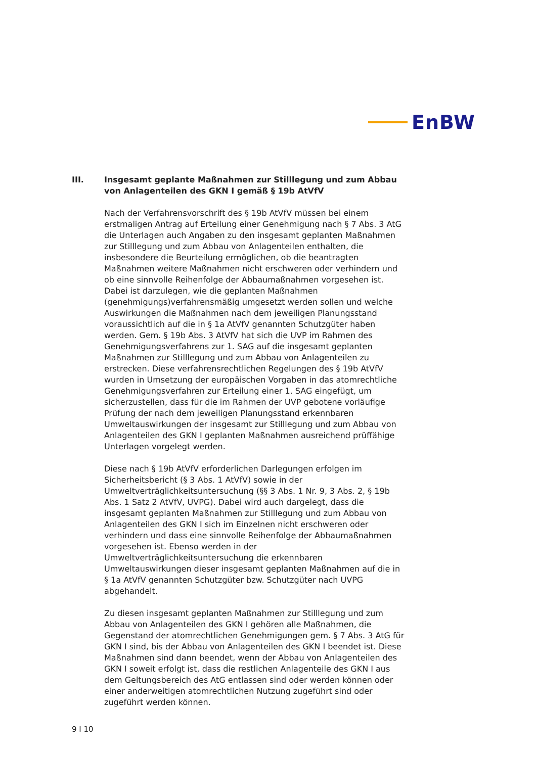EnBW
III. Insgesamt geplante Maßnahmen zur Stilllegung und zum Abbau von Anlagenteilen des GKN I gemäß § 19b AtVfV
Nach der Verfahrensvorschrift des § 19b AtVfV müssen bei einem erstmaligen Antrag auf Erteilung einer Genehmigung nach § 7 Abs. 3 AtG die Unterlagen auch Angaben zu den insgesamt geplanten Maßnahmen zur Stilllegung und zum Abbau von Anlagenteilen enthalten, die insbesondere die Beurteilung ermöglichen, ob die beantragten Maßnahmen weitere Maßnahmen nicht erschweren oder verhindern und ob eine sinnvolle Reihenfolge der Abbaumaßnahmen vorgesehen ist. Dabei ist darzulegen, wie die geplanten Maßnahmen (genehmigungs)verfahrensmäßig umgesetzt werden sollen und welche Auswirkungen die Maßnahmen nach dem jeweiligen Planungsstand voraussichtlich auf die in § 1a AtVfV genannten Schutzgüter haben werden. Gem. § 19b Abs. 3 AtVfV hat sich die UVP im Rahmen des Genehmigungsverfahrens zur 1. SAG auf die insgesamt geplanten Maßnahmen zur Stilllegung und zum Abbau von Anlagenteilen zu erstrecken. Diese verfahrensrechtlichen Regelungen des § 19b AtVfV wurden in Umsetzung der europäischen Vorgaben in das atomrechtliche Genehmigungsverfahren zur Erteilung einer 1. SAG eingefügt, um sicherzustellen, dass für die im Rahmen der UVP gebotene vorläufige Prüfung der nach dem jeweiligen Planungsstand erkennbaren Umweltauswirkungen der insgesamt zur Stilllegung und zum Abbau von Anlagenteilen des GKN I geplanten Maßnahmen ausreichend prüffähige Unterlagen vorgelegt werden.
Diese nach § 19b AtVfV erforderlichen Darlegungen erfolgen im Sicherheitsbericht (§ 3 Abs. 1 AtVfV) sowie in der Umweltverträglichkeitsuntersuchung (§§ 3 Abs. 1 Nr. 9, 3 Abs. 2, § 19b Abs. 1 Satz 2 AtVfV, UVPG). Dabei wird auch dargelegt, dass die insgesamt geplanten Maßnahmen zur Stilllegung und zum Abbau von Anlagenteilen des GKN I sich im Einzelnen nicht erschweren oder verhindern und dass eine sinnvolle Reihenfolge der Abbaumaßnahmen vorgesehen ist. Ebenso werden in der Umweltverträglichkeitsuntersuchung die erkennbaren Umweltauswirkungen dieser insgesamt geplanten Maßnahmen auf die in § 1a AtVfV genannten Schutzgüter bzw. Schutzgüter nach UVPG abgehandelt.
Zu diesen insgesamt geplanten Maßnahmen zur Stilllegung und zum Abbau von Anlagenteilen des GKN I gehören alle Maßnahmen, die Gegenstand der atomrechtlichen Genehmigungen gem. § 7 Abs. 3 AtG für GKN I sind, bis der Abbau von Anlagenteilen des GKN I beendet ist. Diese Maßnahmen sind dann beendet, wenn der Abbau von Anlagenteilen des GKN I soweit erfolgt ist, dass die restlichen Anlagenteile des GKN I aus dem Geltungsbereich des AtG entlassen sind oder werden können oder einer anderweitigen atomrechtlichen Nutzung zugeführt sind oder zugeführt werden können.
9 I 10